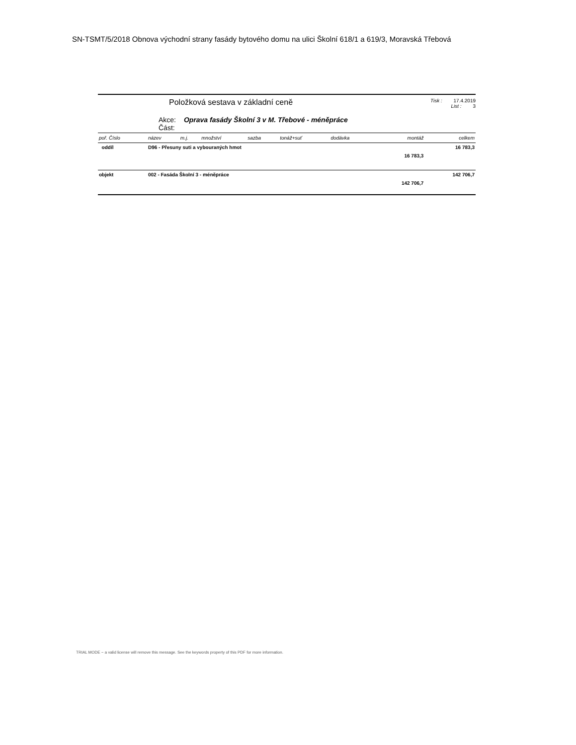SN-TSMT/5/2018 Obnova východní strany fasády bytového domu na ulici Školní 618/1 a 619/3, Moravská Třebová
Položková sestava v základní ceně
Tisk : 17.4.2019
List : 3
Akce: Oprava fasády Školní 3 v M. Třebové - méněpráce
Část:
| poř. Číslo | název | m.j. | množství | sazba | tonáž+suť | dodávka | montáž | celkem |
| --- | --- | --- | --- | --- | --- | --- | --- | --- |
| oddíl | D96 - Přesuny suti a vybouraných hmot | | | | | | | 16 783,3 |
| | | | | | | | 16 783,3 | |
| objekt | 002 - Fasáda Školní 3 - méněpráce | | | | | | | 142 706,7 |
| | | | | | | | 142 706,7 | |
TRIAL MODE − a valid license will remove this message. See the keywords property of this PDF for more information.